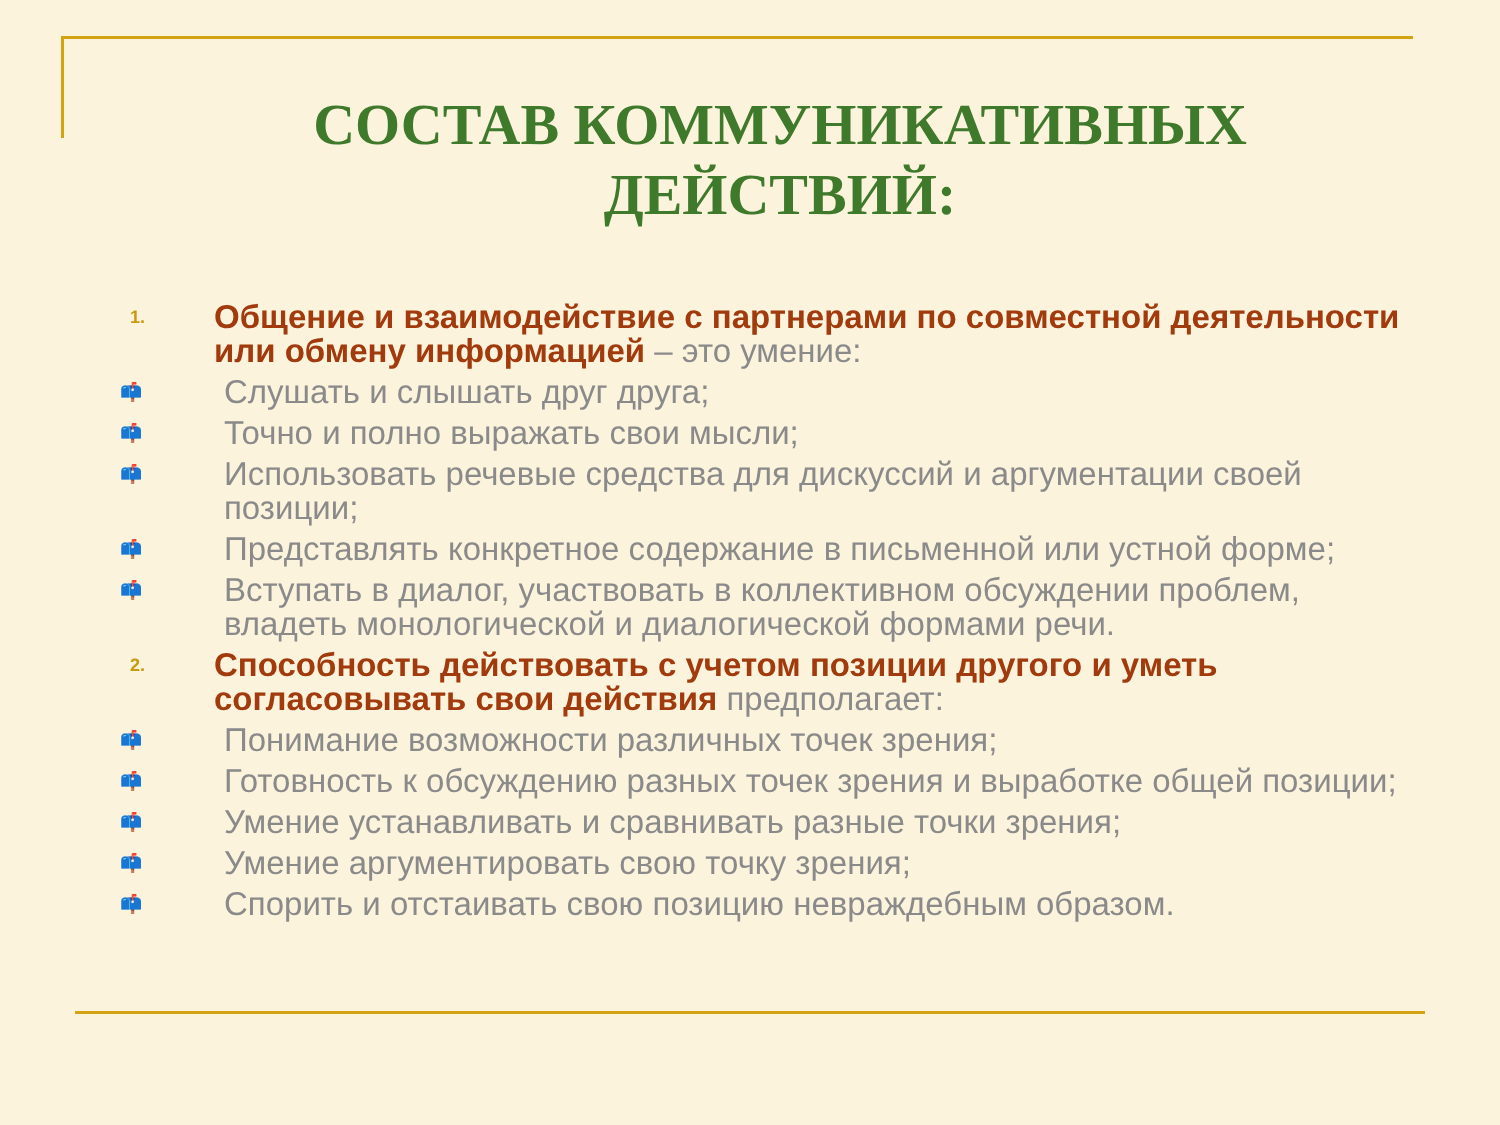СОСТАВ КОММУНИКАТИВНЫХ ДЕЙСТВИЙ:
1. Общение и взаимодействие с партнерами по совместной деятельности или обмену информацией – это умение:
📫 Слушать и слышать друг друга;
📫 Точно и полно выражать свои мысли;
📫 Использовать речевые средства для дискуссий и аргументации своей позиции;
📫 Представлять конкретное содержание в письменной или устной форме;
📫 Вступать в диалог, участвовать в коллективном обсуждении проблем, владеть монологической и диалогической формами речи.
2. Способность действовать с учетом позиции другого и уметь согласовывать свои действия предполагает:
📫 Понимание возможности различных точек зрения;
📫 Готовность к обсуждению разных точек зрения и выработке общей позиции;
📫 Умение устанавливать и сравнивать разные точки зрения;
📫 Умение аргументировать свою точку зрения;
📫 Спорить и отстаивать свою позицию невраждебным образом.